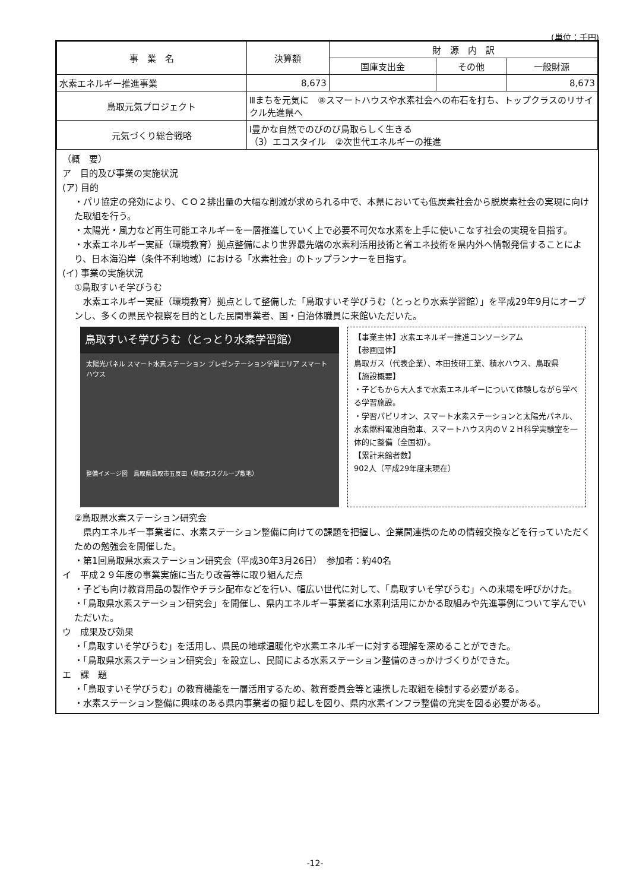(単位：千円)
| 事 業 名 | | 決算額 | 財 源 内 訳 | | |
| --- | --- | --- | --- | --- | --- |
| | | | 国庫支出金 | その他 | 一般財源 |
| 水素エネルギー推進事業 | | 8,673 | | | 8,673 |
| 鳥取元気プロジェクト | Ⅲまちを元気に ⑧スマートハウスや水素社会への布石を打ち、トップクラスのリサイクル先進県へ | | | | |
| 元気づくり総合戦略 | Ⅰ豊かな自然でのびのび鳥取らしく生きる （3）エコスタイル ②次世代エネルギーの推進 | | | | |
（概　要）
ア　目的及び事業の実施状況
(ア) 目的
・パリ協定の発効により、ＣＯ２排出量の大幅な削減が求められる中で、本県においても低炭素社会から脱炭素社会の実現に向けた取組を行う。
・太陽光・風力など再生可能エネルギーを一層推進していく上で必要不可欠な水素を上手に使いこなす社会の実現を目指す。
・水素エネルギー実証（環境教育）拠点整備により世界最先端の水素利活用技術と省エネ技術を県内外へ情報発信することにより、日本海沿岸（条件不利地域）における「水素社会」のトップランナーを目指す。
(イ) 事業の実施状況
①鳥取すいそ学びうむ
　水素エネルギー実証（環境教育）拠点として整備した「鳥取すいそ学びうむ（とっとり水素学習館）」を平成29年9月にオープンし、多くの県民や視察を目的とした民間事業者、国・自治体職員に来館いただいた。
鳥取すいそ学びうむ（とっとり水素学習館）
太陽光パネル スマート水素ステーション プレゼンテーション学習エリア スマートハウス
整備イメージ図　鳥取県鳥取市五反田（鳥取ガスグループ敷地）
【事業主体】水素エネルギー推進コンソーシアム
【参画団体】
鳥取ガス（代表企業）、本田技研工業、積水ハウス、鳥取県
【施設概要】
・子どもから大人まで水素エネルギーについて体験しながら学べる学習施設。
・学習パビリオン、スマート水素ステーションと太陽光パネル、水素燃料電池自動車、スマートハウス内のＶ２Ｈ科学実験室を一体的に整備（全国初）。
【累計来館者数】
902人（平成29年度末現在）
②鳥取県水素ステーション研究会
　県内エネルギー事業者に、水素ステーション整備に向けての課題を把握し、企業間連携のための情報交換などを行っていただくための勉強会を開催した。
・第1回鳥取県水素ステーション研究会（平成30年3月26日）　参加者：約40名
イ　平成２９年度の事業実施に当たり改善等に取り組んだ点
・子ども向け教育用品の製作やチラシ配布などを行い、幅広い世代に対して、「鳥取すいそ学びうむ」への来場を呼びかけた。
・「鳥取県水素ステーション研究会」を開催し、県内エネルギー事業者に水素利活用にかかる取組みや先進事例について学んでいただいた。
ウ　成果及び効果
・「鳥取すいそ学びうむ」を活用し、県民の地球温暖化や水素エネルギーに対する理解を深めることができた。
・「鳥取県水素ステーション研究会」を設立し、民間による水素ステーション整備のきっかけづくりができた。
エ　課　題
・「鳥取すいそ学びうむ」の教育機能を一層活用するため、教育委員会等と連携した取組を検討する必要がある。
・水素ステーション整備に興味のある県内事業者の掘り起しを図り、県内水素インフラ整備の充実を図る必要がある。
-12-